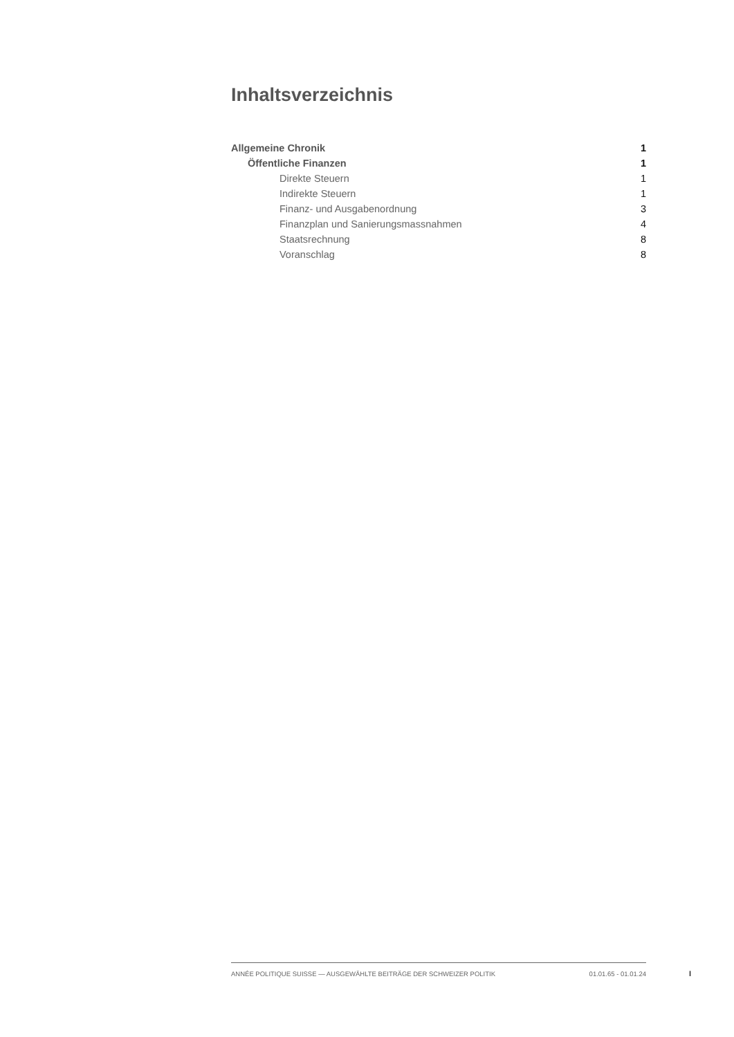Inhaltsverzeichnis
Allgemeine Chronik 1
Öffentliche Finanzen 1
Direkte Steuern 1
Indirekte Steuern 1
Finanz- und Ausgabenordnung 3
Finanzplan und Sanierungsmassnahmen 4
Staatsrechnung 8
Voranschlag 8
ANNÉE POLITIQUE SUISSE — AUSGEWÄHLTE BEITRÄGE DER SCHWEIZER POLITIK 01.01.65 - 01.01.24
I